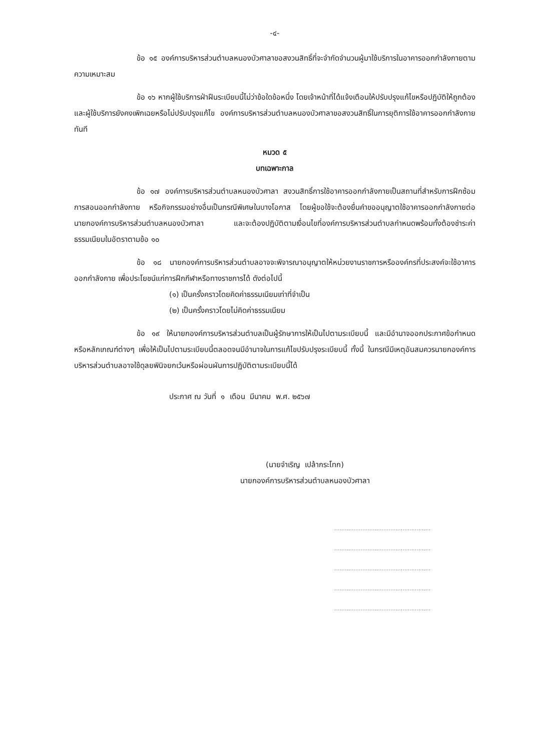-๔-
ข้อ ๑๕ องค์การบริหารส่วนตำบลหนองบัวศาลาขอสงวนสิทธิ์ที่จะจำกัดจำนวนผู้มาใช้บริการในอาคารออกกำลังกายตามความเหมาะสม
ข้อ ๑๖ หากผู้ใช้บริการฝ่าฝืนระเบียบนี้ไม่ว่าข้อใดข้อหนึ่ง โดยเจ้าหน้าที่ได้แจ้งเตือนให้ปรับปรุงแก้ไขหรือปฏิบัติให้ถูกต้องและผู้ใช้บริการยังคงเพิกเฉยหรือไม่ปรับปรุงแก้ไข องค์การบริหารส่วนตำบลหนองบัวศาลาขอสงวนสิทธิ์ในการยุติการใช้อาคารออกกำลังกายทันที
หมวด ๕
บทเฉพาะกาล
ข้อ ๑๗ องค์การบริหารส่วนตำบลหนองบัวศาลา สงวนสิทธิ์การใช้อาคารออกกำลังกายเป็นสถานที่สำหรับการฝึกซ้อมการสอนออกกำลังกาย หรือกิจกรรมอย่างอื่นเป็นกรณีพิเศษในบางโอกาส โดยผู้ขอใช้จะต้องยื่นคำขออนุญาตใช้อาคารออกกำลังกายต่อนายกองค์การบริหารส่วนตำบลหนองบัวศาลา และจะต้องปฏิบัติตามเงื่อนไขที่องค์การบริหารส่วนตำบลกำหนดพร้อมทั้งต้องชำระค่าธรรมเนียมในอัตราตามข้อ ๑๐
ข้อ ๑๘ นายกองค์การบริหารส่วนตำบลอาจจะพิจารณาอนุญาตให้หน่วยงานราชการหรือองค์กรที่ประสงค์จะใช้อาคารออกกำลังกาย เพื่อประโยชน์แก่การฝึกกีฬาหรือทางราชการได้ ดังต่อไปนี้
(๑) เป็นครั้งคราวโดยคิดค่าธรรมเนียมเท่าที่จำเป็น
(๒) เป็นครั้งคราวโดยไม่คิดค่าธรรมเนียม
ข้อ ๑๙ ให้นายกองค์การบริหารส่วนตำบลเป็นผู้รักษาการให้เป็นไปตามระเบียบนี้ และมีอำนาจออกประกาศข้อกำหนด หรือหลักเกณฑ์ต่างๆ เพื่อให้เป็นไปตามระเบียบนี้ตลอดจนมีอำนาจในการแก้ไขปรับปรุงระเบียบนี้ ทั้งนี้ ในกรณีมีเหตุอันสมควรนายกองค์การบริหารส่วนตำบลอาจใช้ดุลยพินิจยกเว้นหรือผ่อนผันการปฏิบัติตามระเบียบนี้ได้
ประกาศ ณ วันที่ ๑ เดือน มีนาคม พ.ศ. ๒๕๖๗
(นายจำเริญ เปล้ากระโทก)
นายกองค์การบริหารส่วนตำบลหนองบัวศาลา
.......................................................
.......................................................
.......................................................
.......................................................
.......................................................